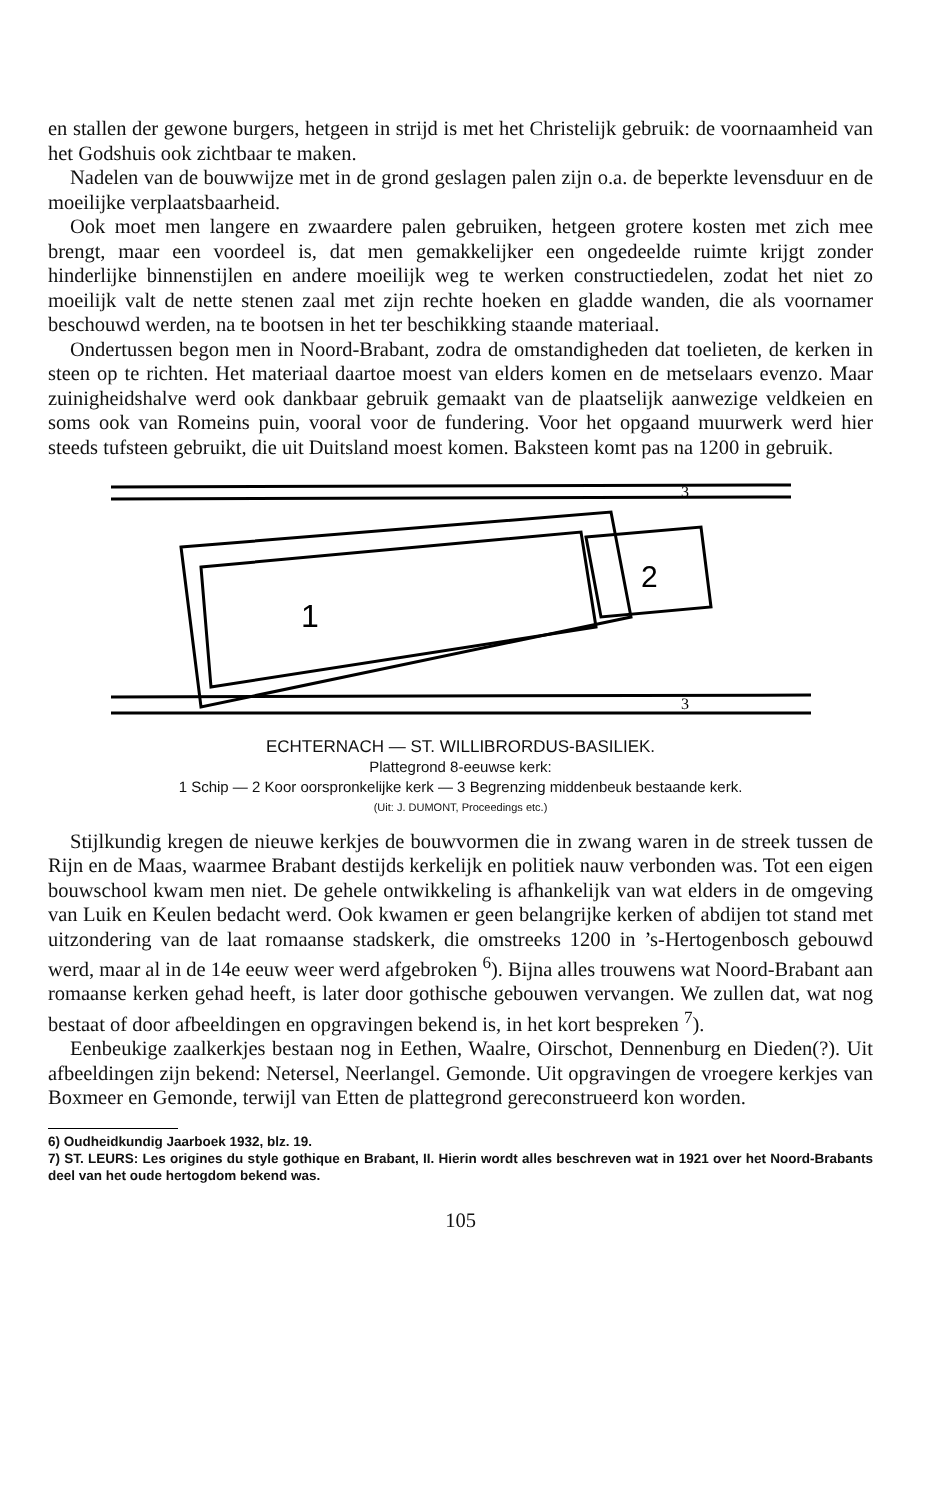en stallen der gewone burgers, hetgeen in strijd is met het Christelijk gebruik: de voornaamheid van het Godshuis ook zichtbaar te maken.
Nadelen van de bouwwijze met in de grond geslagen palen zijn o.a. de beperkte levensduur en de moeilijke verplaatsbaarheid.
Ook moet men langere en zwaardere palen gebruiken, hetgeen grotere kosten met zich mee brengt, maar een voordeel is, dat men gemakkelijker een ongedeelde ruimte krijgt zonder hinderlijke binnenstijlen en andere moeilijk weg te werken constructiedelen, zodat het niet zo moeilijk valt de nette stenen zaal met zijn rechte hoeken en gladde wanden, die als voornamer beschouwd werden, na te bootsen in het ter beschikking staande materiaal.
Ondertussen begon men in Noord-Brabant, zodra de omstandigheden dat toelieten, de kerken in steen op te richten. Het materiaal daartoe moest van elders komen en de metselaars evenzo. Maar zuinigheidshalve werd ook dankbaar gebruik gemaakt van de plaatselijk aanwezige veldkeien en soms ook van Romeins puin, vooral voor de fundering. Voor het opgaand muurwerk werd hier steeds tufsteen gebruikt, die uit Duitsland moest komen. Baksteen komt pas na 1200 in gebruik.
1
2
3
3
ECHTERNACH — ST. WILLIBRORDUS-BASILIEK.
Plattegrond 8-eeuwse kerk:
1 Schip — 2 Koor oorspronkelijke kerk — 3 Begrenzing middenbeuk bestaande kerk.
(Uit: J. DUMONT, Proceedings etc.)
Stijlkundig kregen de nieuwe kerkjes de bouwvormen die in zwang waren in de streek tussen de Rijn en de Maas, waarmee Brabant destijds kerkelijk en politiek nauw verbonden was. Tot een eigen bouwschool kwam men niet. De gehele ontwikkeling is afhankelijk van wat elders in de omgeving van Luik en Keulen bedacht werd. Ook kwamen er geen belangrijke kerken of abdijen tot stand met uitzondering van de laat romaanse stadskerk, die omstreeks 1200 in ’s-Hertogenbosch gebouwd werd, maar al in de 14e eeuw weer werd afgebroken <sup>6</sup>). Bijna alles trouwens wat Noord-Brabant aan romaanse kerken gehad heeft, is later door gothische gebouwen vervangen. We zullen dat, wat nog bestaat of door afbeeldingen en opgravingen bekend is, in het kort bespreken <sup>7</sup>).
Eenbeukige zaalkerkjes bestaan nog in Eethen, Waalre, Oirschot, Dennenburg en Dieden(?). Uit afbeeldingen zijn bekend: Netersel, Neerlangel. Gemonde. Uit opgravingen de vroegere kerkjes van Boxmeer en Gemonde, terwijl van Etten de plattegrond gereconstrueerd kon worden.
6) Oudheidkundig Jaarboek 1932, blz. 19.
7) ST. LEURS: Les origines du style gothique en Brabant, II. Hierin wordt alles beschreven wat in 1921 over het Noord-Brabants deel van het oude hertogdom bekend was.
105